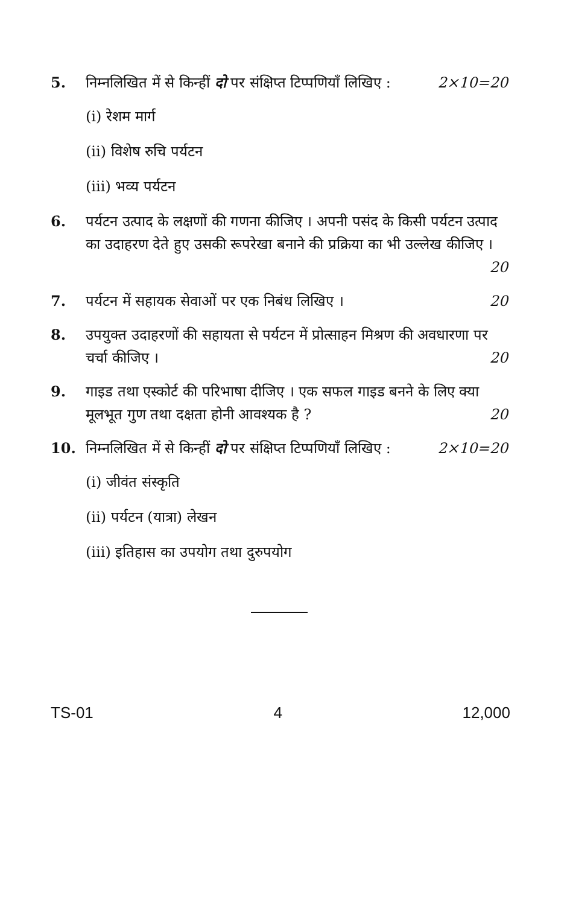5. निम्नलिखित में से किन्हीं दो पर संक्षिप्त टिप्पणियाँ लिखिए : 2×10=20
(i) रेशम मार्ग
(ii) विशेष रुचि पर्यटन
(iii) भव्य पर्यटन
6. पर्यटन उत्पाद के लक्षणों की गणना कीजिए । अपनी पसंद के किसी पर्यटन उत्पाद का उदाहरण देते हुए उसकी रूपरेखा बनाने की प्रक्रिया का भी उल्लेख कीजिए । 20
7. पर्यटन में सहायक सेवाओं पर एक निबंध लिखिए । 20
8. उपयुक्त उदाहरणों की सहायता से पर्यटन में प्रोत्साहन मिश्रण की अवधारणा पर चर्चा कीजिए । 20
9. गाइड तथा एस्कोर्ट की परिभाषा दीजिए । एक सफल गाइड बनने के लिए क्या मूलभूत गुण तथा दक्षता होनी आवश्यक है ? 20
10. निम्नलिखित में से किन्हीं दो पर संक्षिप्त टिप्पणियाँ लिखिए : 2×10=20
(i) जीवंत संस्कृति
(ii) पर्यटन (यात्रा) लेखन
(iii) इतिहास का उपयोग तथा दुरुपयोग
TS-01 4 12,000